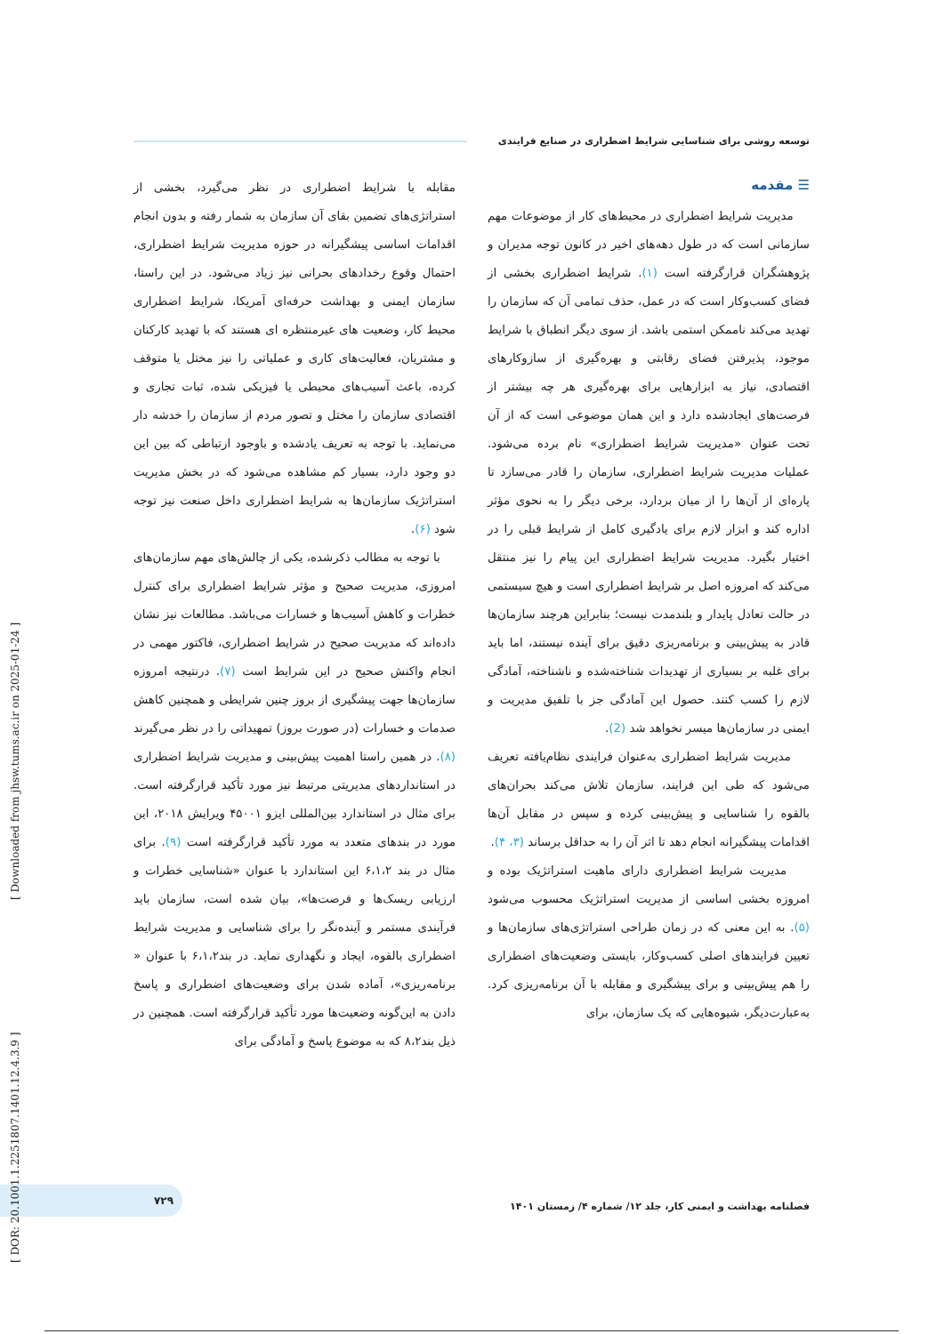توسعه روشی برای شناسایی شرایط اضطراری در صنایع فرایندی
☰ مقدمه
مدیریت شرایط اضطراری در محیط‌های کار از موضوعات مهم سازمانی است که در طول دهه‌های اخیر در کانون توجه مدیران و پژوهشگران قرارگرفته است (۱). شرایط اضطراری بخشی از فضای کسب‌وکار است که در عمل، حذف تمامی آن که سازمان را تهدید می‌کند ناممکن استمی باشد. از سوی دیگر انطباق با شرایط موجود، پذیرفتن فضای رقابتی و بهره‌گیری از سازوکارهای اقتصادی، نیاز به ابزارهایی برای بهره‌گیری هر چه بیشتر از فرصت‌های ایجادشده دارد و این همان موضوعی است که از آن تحت عنوان «مدیریت شرایط اضطراری» نام برده می‌شود. عملیات مدیریت شرایط اضطراری، سازمان را قادر می‌سازد تا پاره‌ای از آن‌ها را از میان بردارد، برخی دیگر را به نحوی مؤثر اداره کند و ابزار لازم برای یادگیری کامل از شرایط قبلی را در اختیار بگیرد. مدیریت شرایط اضطراری این پیام را نیز منتقل می‌کند که امروزه اصل بر شرایط اضطراری است و هیچ سیستمی در حالت تعادل پایدار و بلندمدت نیست؛ بنابراین هرچند سازمان‌ها قادر به پیش‌بینی و برنامه‌ریزی دقیق برای آینده نیستند، اما باید برای غلبه بر بسیاری از تهدیدات شناخته‌شده و ناشناخته، آمادگی لازم را کسب کنند. حصول این آمادگی جز با تلفیق مدیریت و ایمنی در سازمان‌ها میسر نخواهد شد (2).
مدیریت شرایط اضطراری به‌عنوان فرایندی نظام‌یافته تعریف می‌شود که طی این فرایند، سازمان تلاش می‌کند بحران‌های بالقوه را شناسایی و پیش‌بینی کرده و سپس در مقابل آن‌ها اقدامات پیشگیرانه انجام دهد تا اثر آن را به حداقل برساند (۳، ۴).
مدیریت شرایط اضطراری دارای ماهیت استراتژیک بوده و امروزه بخشی اساسی از مدیریت استراتژیک محسوب می‌شود (۵). به این معنی که در زمان طراحی استراتژی‌های سازمان‌ها و تعیین فرایندهای اصلی کسب‌وکار، بایستی وضعیت‌های اضطراری را هم پیش‌بینی و برای پیشگیری و مقابله با آن برنامه‌ریزی کرد. به‌عبارت‌دیگر، شیوه‌هایی که یک سازمان، برای
مقابله با شرایط اضطراری در نظر می‌گیرد، بخشی از استراتژی‌های تضمین بقای آن سازمان به شمار رفته و بدون انجام اقدامات اساسی پیشگیرانه در حوزه مدیریت شرایط اضطراری، احتمال وقوع رخدادهای بحرانی نیز زیاد می‌شود. در این راستا، سازمان ایمنی و بهداشت حرفه‌ای آمریکا، شرایط اضطراری محیط کار، وضعیت های غیرمنتظره ای هستند که با تهدید کارکنان و مشتریان، فعالیت‌های کاری و عملیاتی را نیز مختل یا متوقف کرده، باعث آسیب‌های محیطی یا فیزیکی شده، ثبات تجاری و اقتصادی سازمان را مختل و تصور مردم از سازمان را خدشه دار می‌نماید. با توجه به تعریف یادشده و باوجود ارتباطی که بین این دو وجود دارد، بسیار کم مشاهده می‌شود که در بخش مدیریت استراتژیک سازمان‌ها به شرایط اضطراری داخل صنعت نیز توجه شود (۶).
با توجه به مطالب ذکرشده، یکی از چالش‌های مهم سازمان‌های امروزی، مدیریت صحیح و مؤثر شرایط اضطراری برای کنترل خطرات و کاهش آسیب‌ها و خسارات می‌باشد. مطالعات نیز نشان داده‌اند که مدیریت صحیح در شرایط اضطراری، فاکتور مهمی در انجام واکنش صحیح در این شرایط است (۷). درنتیجه امروزه سازمان‌ها جهت پیشگیری از بروز چنین شرایطی و همچنین کاهش صدمات و خسارات (در صورت بروز) تمهیداتی را در نظر می‌گیرند (۸). در همین راستا اهمیت پیش‌بینی و مدیریت شرایط اضطراری در استانداردهای مدیریتی مرتبط نیز مورد تأکید قرارگرفته است. برای مثال در استاندارد بین‌المللی ایزو ۴۵۰۰۱ ویرایش ۲۰۱۸، این مورد در بندهای متعدد به مورد تأکید قرارگرفته است (۹). برای مثال در بند ۶،۱،۲ این استاندارد با عنوان «شناسایی خطرات و ارزیابی ریسک‌ها و فرصت‌ها»، بیان شده است، سازمان باید فرآیندی مستمر و آینده‌نگر را برای شناسایی و مدیریت شرایط اضطراری بالقوه، ایجاد و نگهداری نماید. در بند۶،۱،۲ با عنوان « برنامه‌ریزی»، آماده شدن برای وضعیت‌های اضطراری و پاسخ دادن به این‌گونه وضعیت‌ها مورد تأکید قرارگرفته است. همچنین در ذیل بند۸،۲ که به موضوع پاسخ و آمادگی برای
فصلنامه بهداشت و ایمنی کار، جلد ۱۲/ شماره ۴/ زمستان ۱۴۰۱
۷۲۹
[ DOR: 20.1001.1.2251807.1401.12.4.3.9 ] [ Downloaded from jhsw.tums.ac.ir on 2025-01-24 ]